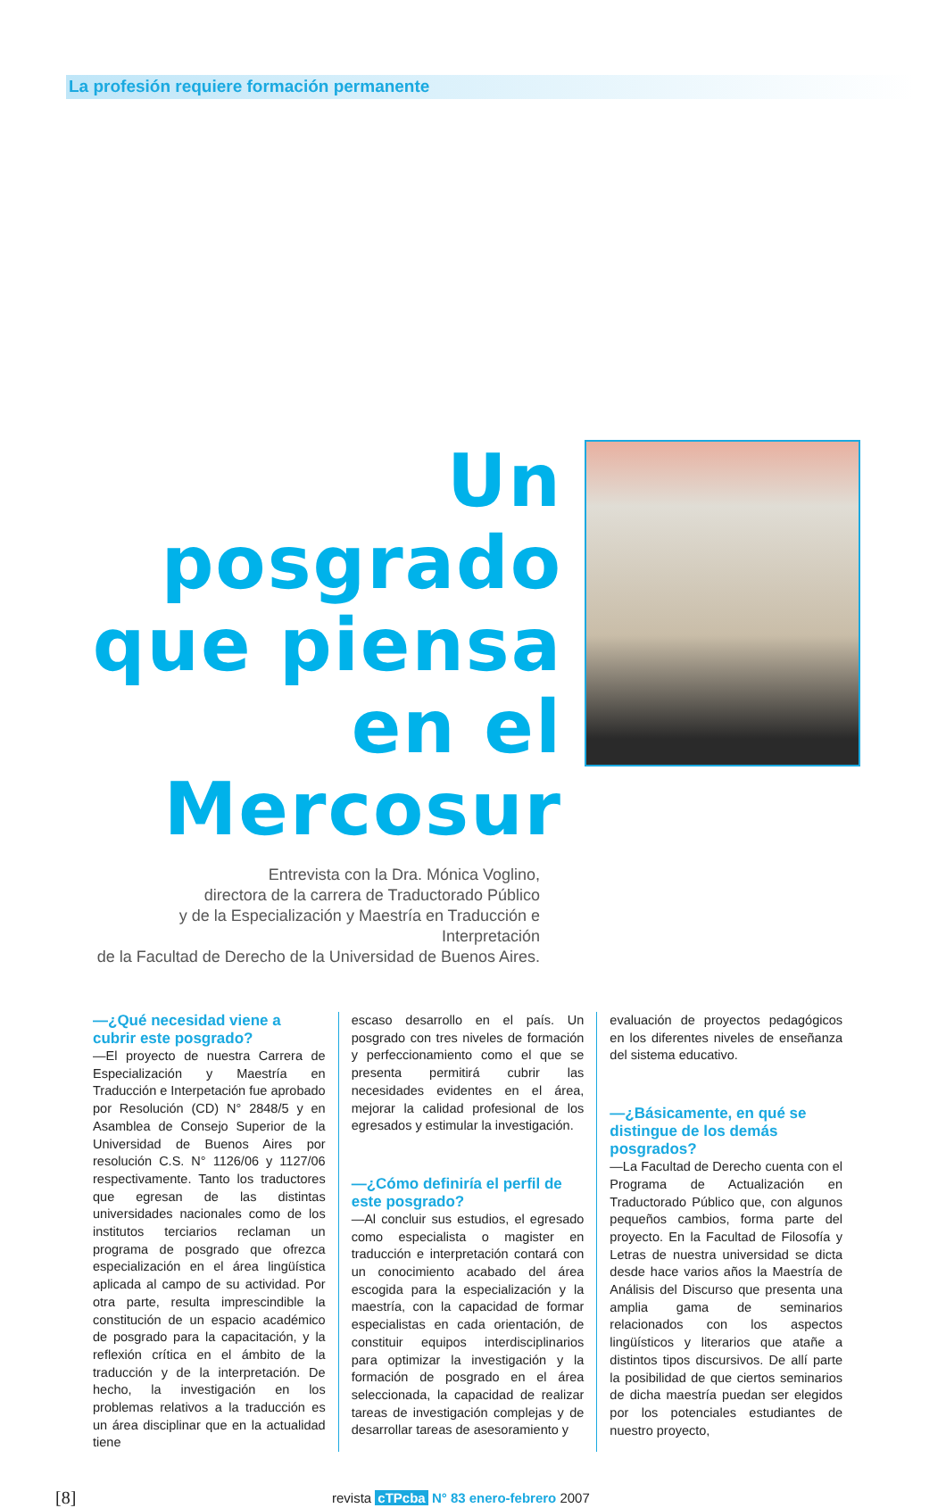La profesión requiere formación permanente
Un posgrado que piensa en el Mercosur
Entrevista con la Dra. Mónica Voglino,
directora de la carrera de Traductorado Público
y de la Especialización y Maestría en Traducción e Interpretación
de la Facultad de Derecho de la Universidad de Buenos Aires.
—¿Qué necesidad viene a cubrir este posgrado?
—El proyecto de nuestra Carrera de Especialización y Maestría en Traducción e Interpetación fue aprobado por Resolución (CD) N° 2848/5 y en Asamblea de Consejo Superior de la Universidad de Buenos Aires por resolución C.S. N° 1126/06 y 1127/06 respectivamente. Tanto los traductores que egresan de las distintas universidades nacionales como de los institutos terciarios reclaman un programa de posgrado que ofrezca especialización en el área lingüística aplicada al campo de su actividad. Por otra parte, resulta imprescindible la constitución de un espacio académico de posgrado para la capacitación, y la reflexión crítica en el ámbito de la traducción y de la interpretación. De hecho, la investigación en los problemas relativos a la traducción es un área disciplinar que en la actualidad tiene
escaso desarrollo en el país. Un posgrado con tres niveles de formación y perfeccionamiento como el que se presenta permitirá cubrir las necesidades evidentes en el área, mejorar la calidad profesional de los egresados y estimular la investigación.
—¿Cómo definiría el perfil de este posgrado?
—Al concluir sus estudios, el egresado como especialista o magister en traducción e interpretación contará con un conocimiento acabado del área escogida para la especialización y la maestría, con la capacidad de formar especialistas en cada orientación, de constituir equipos interdisciplinarios para optimizar la investigación y la formación de posgrado en el área seleccionada, la capacidad de realizar tareas de investigación complejas y de desarrollar tareas de asesoramiento y
evaluación de proyectos pedagógicos en los diferentes niveles de enseñanza del sistema educativo.
—¿Básicamente, en qué se distingue de los demás posgrados?
—La Facultad de Derecho cuenta con el Programa de Actualización en Traductorado Público que, con algunos pequeños cambios, forma parte del proyecto. En la Facultad de Filosofía y Letras de nuestra universidad se dicta desde hace varios años la Maestría de Análisis del Discurso que presenta una amplia gama de seminarios relacionados con los aspectos lingüísticos y literarios que atañe a distintos tipos discursivos. De allí parte la posibilidad de que ciertos seminarios de dicha maestría puedan ser elegidos por los potenciales estudiantes de nuestro proyecto,
[8] revista cTPcba N° 83 enero-febrero 2007